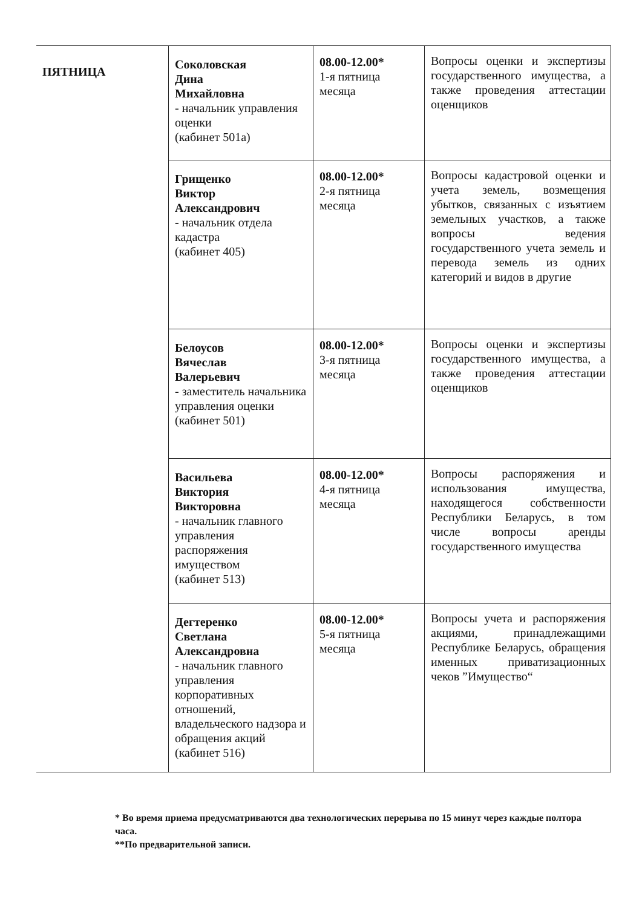| ПЯТНИЦА | Соколовская Дина Михайловна - начальник управления оценки (кабинет 501а) | 08.00-12.00* 1-я пятница месяца | Вопросы оценки и экспертизы государственного имущества, а также проведения аттестации оценщиков |
| | Грищенко Виктор Александрович - начальник отдела кадастра (кабинет 405) | 08.00-12.00* 2-я пятница месяца | Вопросы кадастровой оценки и учета земель, возмещения убытков, связанных с изъятием земельных участков, а также вопросы ведения государственного учета земель и перевода земель из одних категорий и видов в другие |
| | Белоусов Вячеслав Валерьевич - заместитель начальника управления оценки (кабинет 501) | 08.00-12.00* 3-я пятница месяца | Вопросы оценки и экспертизы государственного имущества, а также проведения аттестации оценщиков |
| | Васильева Виктория Викторовна - начальник главного управления распоряжения имуществом (кабинет 513) | 08.00-12.00* 4-я пятница месяца | Вопросы распоряжения и использования имущества, находящегося собственности Республики Беларусь, в том числе вопросы аренды государственного имущества |
| | Дегтеренко Светлана Александровна - начальник главного управления корпоративных отношений, владельческого надзора и обращения акций (кабинет 516) | 08.00-12.00* 5-я пятница месяца | Вопросы учета и распоряжения акциями, принадлежащими Республике Беларусь, обращения именных приватизационных чеков ”Имущество“ |
* Во время приема предусматриваются два технологических перерыва по 15 минут через каждые полтора часа.
**По предварительной записи.